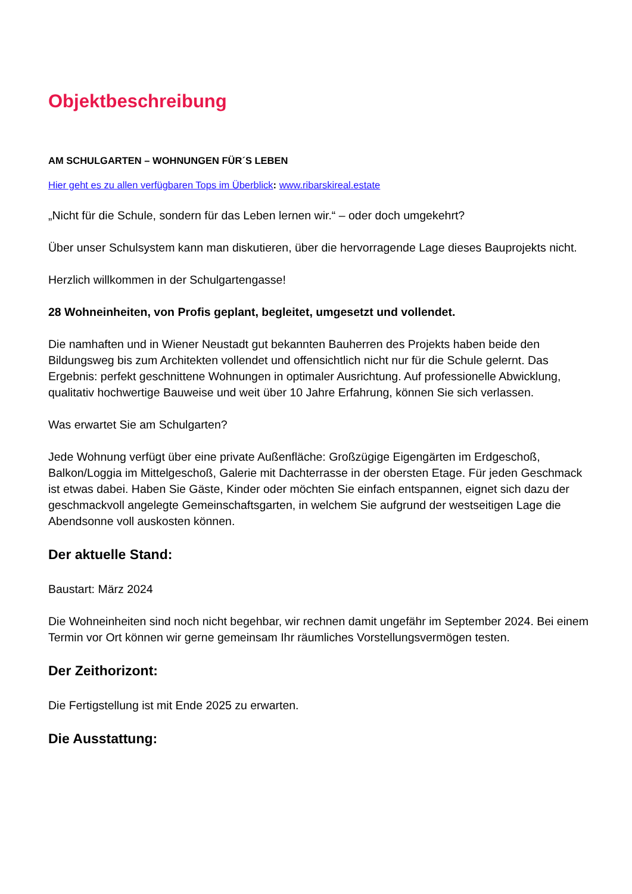Objektbeschreibung
AM SCHULGARTEN – WOHNUNGEN FÜR´S LEBEN
Hier geht es zu allen verfügbaren Tops im Überblick: www.ribarskireal.estate
„Nicht für die Schule, sondern für das Leben lernen wir.“ – oder doch umgekehrt?
Über unser Schulsystem kann man diskutieren, über die hervorragende Lage dieses Bauprojekts nicht.
Herzlich willkommen in der Schulgartengasse!
28 Wohneinheiten, von Profis geplant, begleitet, umgesetzt und vollendet.
Die namhaften und in Wiener Neustadt gut bekannten Bauherren des Projekts haben beide den Bildungsweg bis zum Architekten vollendet und offensichtlich nicht nur für die Schule gelernt. Das Ergebnis: perfekt geschnittene Wohnungen in optimaler Ausrichtung. Auf professionelle Abwicklung, qualitativ hochwertige Bauweise und weit über 10 Jahre Erfahrung, können Sie sich verlassen.
Was erwartet Sie am Schulgarten?
Jede Wohnung verfügt über eine private Außenfläche: Großzügige Eigengärten im Erdgeschoß, Balkon/Loggia im Mittelgeschoß, Galerie mit Dachterrasse in der obersten Etage. Für jeden Geschmack ist etwas dabei. Haben Sie Gäste, Kinder oder möchten Sie einfach entspannen, eignet sich dazu der geschmackvoll angelegte Gemeinschaftsgarten, in welchem Sie aufgrund der westseitigen Lage die Abendsonne voll auskosten können.
Der aktuelle Stand:
Baustart: März 2024
Die Wohneinheiten sind noch nicht begehbar, wir rechnen damit ungefähr im September 2024. Bei einem Termin vor Ort können wir gerne gemeinsam Ihr räumliches Vorstellungsvermögen testen.
Der Zeithorizont:
Die Fertigstellung ist mit Ende 2025 zu erwarten.
Die Ausstattung: